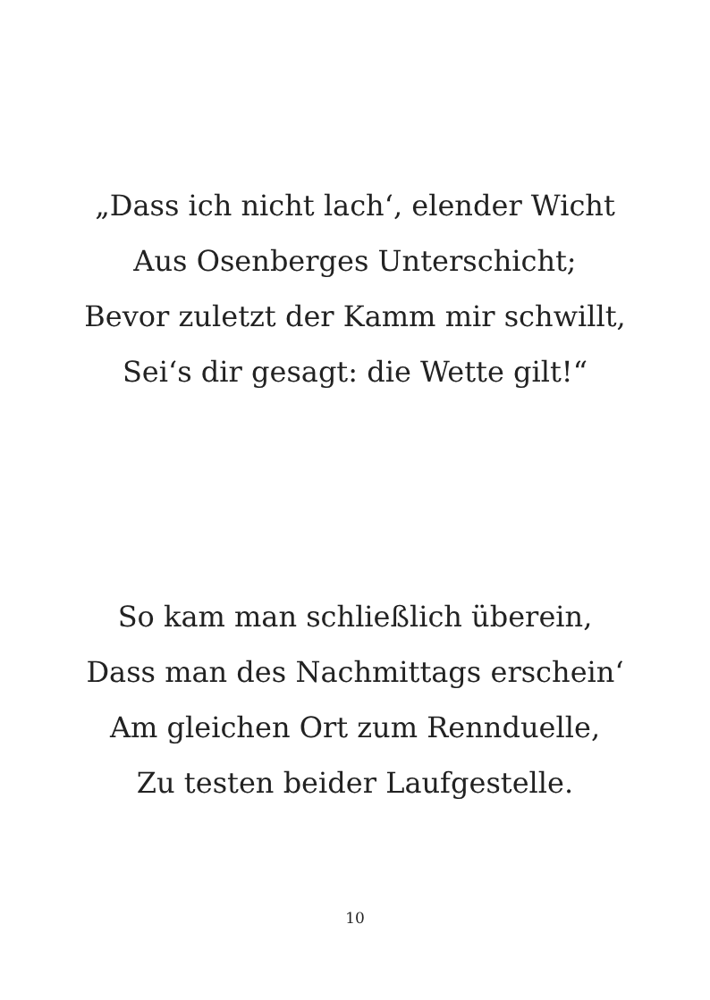„Dass ich nicht lach‘, elender Wicht
Aus Osenberges Unterschicht;
Bevor zuletzt der Kamm mir schwillt,
Sei‘s dir gesagt: die Wette gilt!“
So kam man schließlich überein,
Dass man des Nachmittags erschein‘
Am gleichen Ort zum Rennduelle,
Zu testen beider Laufgestelle.
10